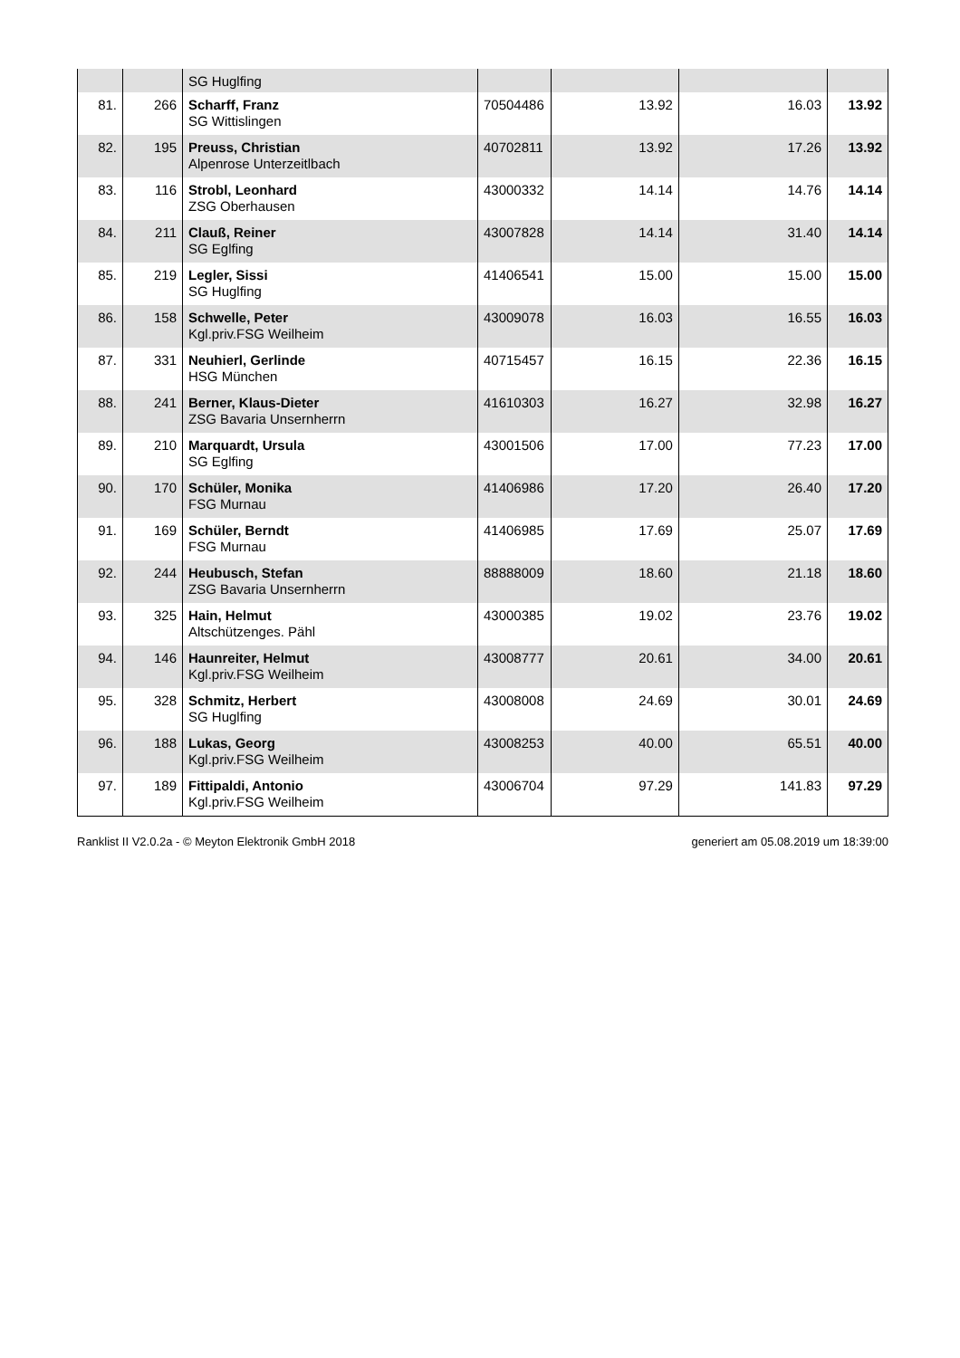| | | SG Huglfing | | | | |
| 81. | 266 | Scharff, Franz SG Wittislingen | 70504486 | 13.92 | 16.03 | 13.92 |
| 82. | 195 | Preuss, Christian Alpenrose Unterzeitlbach | 40702811 | 13.92 | 17.26 | 13.92 |
| 83. | 116 | Strobl, Leonhard ZSG Oberhausen | 43000332 | 14.14 | 14.76 | 14.14 |
| 84. | 211 | Clauß, Reiner SG Eglfing | 43007828 | 14.14 | 31.40 | 14.14 |
| 85. | 219 | Legler, Sissi SG Huglfing | 41406541 | 15.00 | 15.00 | 15.00 |
| 86. | 158 | Schwelle, Peter Kgl.priv.FSG Weilheim | 43009078 | 16.03 | 16.55 | 16.03 |
| 87. | 331 | Neuhierl, Gerlinde HSG München | 40715457 | 16.15 | 22.36 | 16.15 |
| 88. | 241 | Berner, Klaus-Dieter ZSG Bavaria Unsernherrn | 41610303 | 16.27 | 32.98 | 16.27 |
| 89. | 210 | Marquardt, Ursula SG Eglfing | 43001506 | 17.00 | 77.23 | 17.00 |
| 90. | 170 | Schüler, Monika FSG Murnau | 41406986 | 17.20 | 26.40 | 17.20 |
| 91. | 169 | Schüler, Berndt FSG Murnau | 41406985 | 17.69 | 25.07 | 17.69 |
| 92. | 244 | Heubusch, Stefan ZSG Bavaria Unsernherrn | 88888009 | 18.60 | 21.18 | 18.60 |
| 93. | 325 | Hain, Helmut Altschützenges. Pähl | 43000385 | 19.02 | 23.76 | 19.02 |
| 94. | 146 | Haunreiter, Helmut Kgl.priv.FSG Weilheim | 43008777 | 20.61 | 34.00 | 20.61 |
| 95. | 328 | Schmitz, Herbert SG Huglfing | 43008008 | 24.69 | 30.01 | 24.69 |
| 96. | 188 | Lukas, Georg Kgl.priv.FSG Weilheim | 43008253 | 40.00 | 65.51 | 40.00 |
| 97. | 189 | Fittipaldi, Antonio Kgl.priv.FSG Weilheim | 43006704 | 97.29 | 141.83 | 97.29 |
Ranklist II V2.0.2a - © Meyton Elektronik GmbH 2018 generiert am 05.08.2019 um 18:39:00